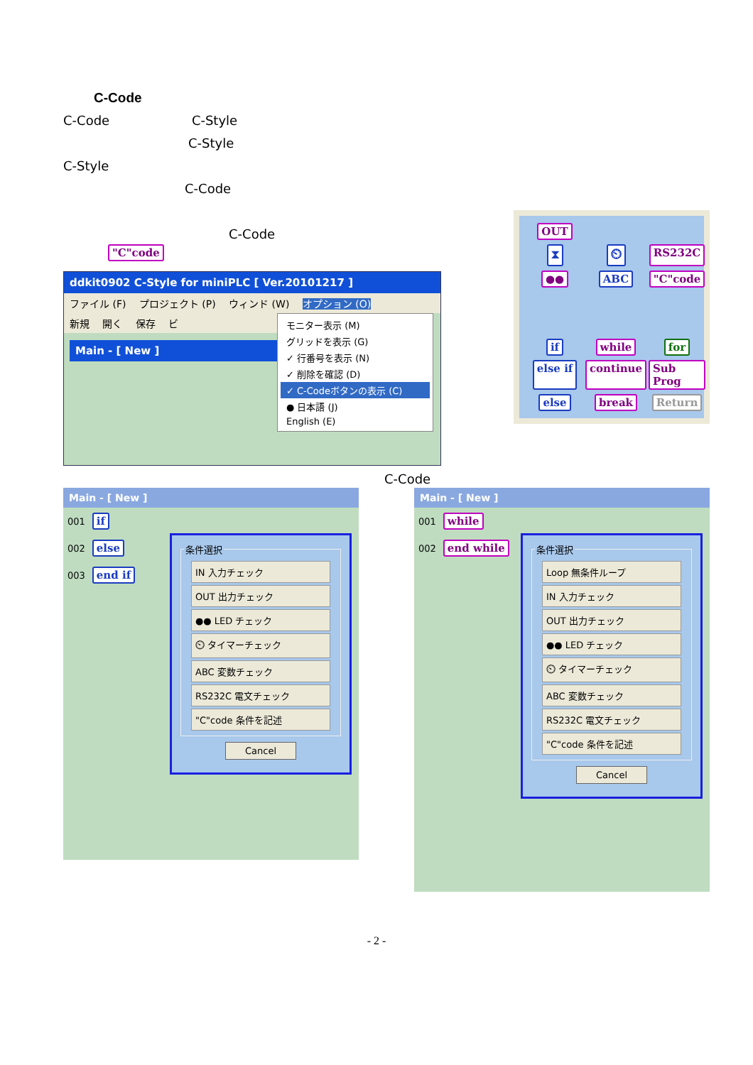C-Code
C-Code C-Style
C-Style
C-Style
C-Code
C-Code
"C"code
ddkit0902 C-Style for miniPLC [ Ver.20101217 ]
ファイル (F) プロジェクト (P) ウィンド (W) オプション (O)
新規 開く 保存 ビ
Main - [ New ]
モニター表示 (M)
グリッドを表示 (G)
✓ 行番号を表示 (N)
✓ 削除を確認 (D)
✓ C-Codeボタンの表示 (C)
● 日本語 (J)
English (E)
OUT ⧗ ⏲ RS232C ●● ABC "C"code if while for else if continue Sub Prog else break Return
C-Code
Main - [ New ]
001 if
002 else
003 end if
条件選択
IN 入力チェック
OUT 出力チェック
●● LED チェック
⏲ タイマーチェック
ABC 変数チェック
RS232C 電文チェック
"C"code 条件を記述
Cancel
Main - [ New ]
001 while
002 end while
条件選択
Loop 無条件ループ
IN 入力チェック
OUT 出力チェック
●● LED チェック
⏲ タイマーチェック
ABC 変数チェック
RS232C 電文チェック
"C"code 条件を記述
Cancel
- 2 -